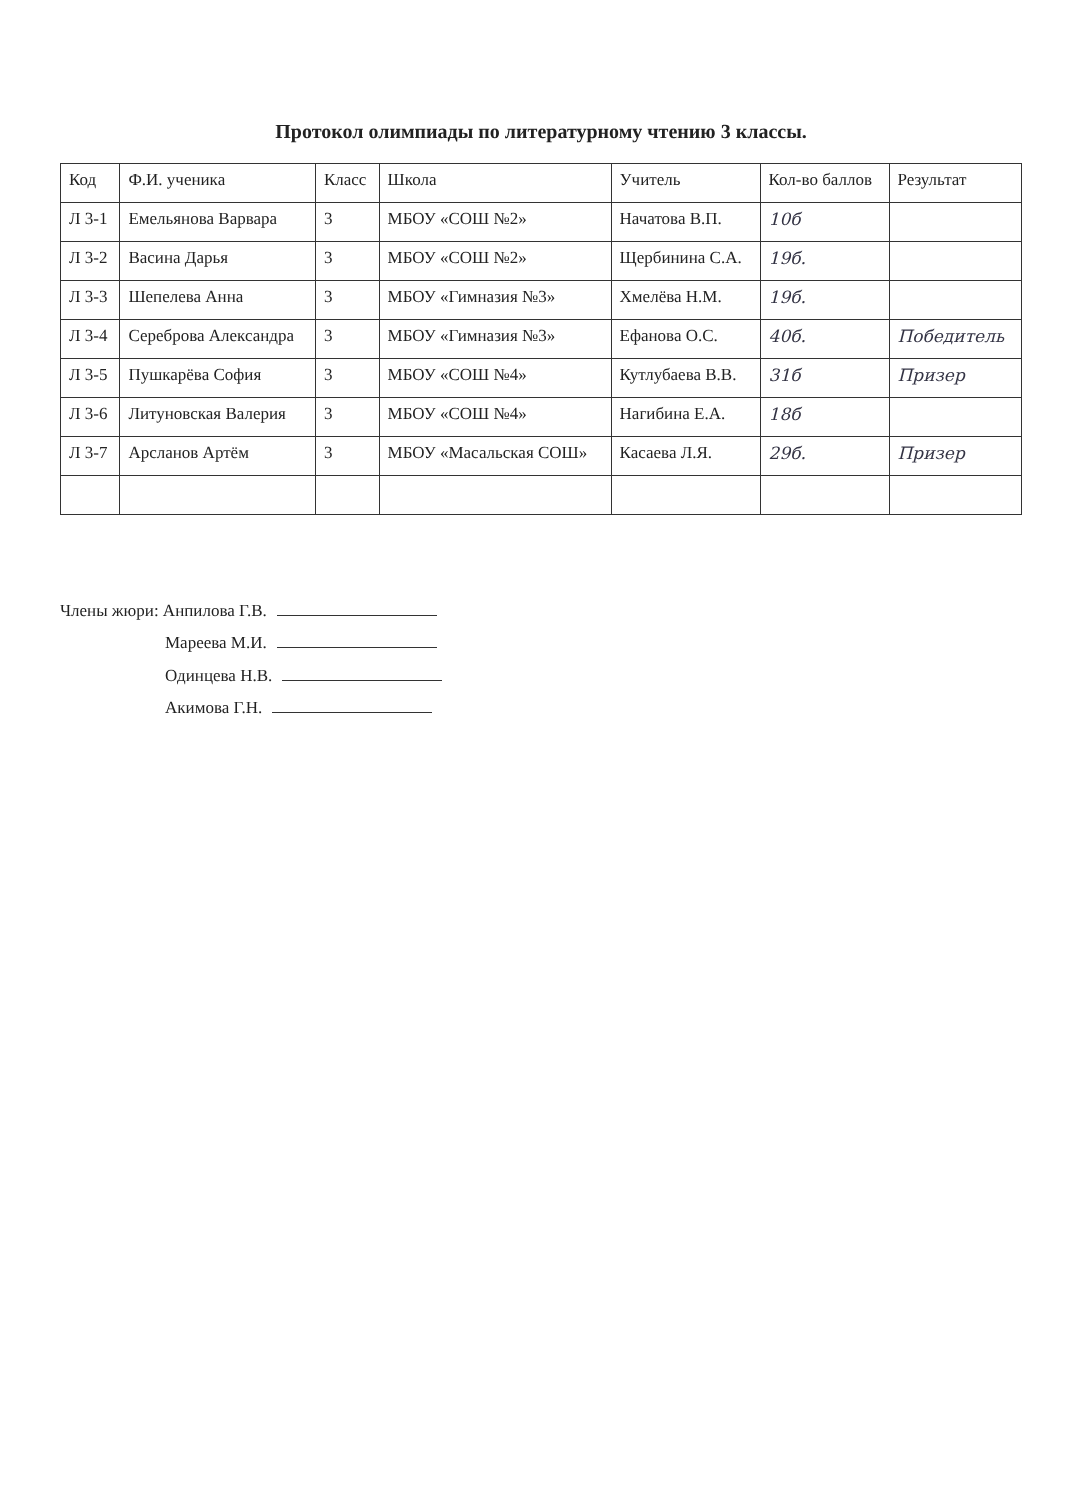Протокол олимпиады по литературному чтению 3 классы.
| Код | Ф.И. ученика | Класс | Школа | Учитель | Кол-во баллов | Результат |
| --- | --- | --- | --- | --- | --- | --- |
| Л 3-1 | Емельянова Варвара | 3 | МБОУ «СОШ №2» | Начатова В.П. | 10б | |
| Л 3-2 | Васина Дарья | 3 | МБОУ «СОШ №2» | Щербинина С.А. | 19б. | |
| Л 3-3 | Шепелева Анна | 3 | МБОУ «Гимназия №3» | Хмелёва Н.М. | 19б. | |
| Л 3-4 | Сереброва Александра | 3 | МБОУ «Гимназия №3» | Ефанова О.С. | 40б. | Победитель |
| Л 3-5 | Пушкарёва София | 3 | МБОУ «СОШ №4» | Кутлубаева В.В. | 31б | Призер |
| Л 3-6 | Литуновская Валерия | 3 | МБОУ «СОШ №4» | Нагибина Е.А. | 18б | |
| Л 3-7 | Арсланов Артём | 3 | МБОУ «Масальская СОШ» | Касаева Л.Я. | 29б. | Призер |
Члены жюри: Анпилова Г.В.
Мареева М.И.
Одинцева Н.В.
Акимова Г.Н.